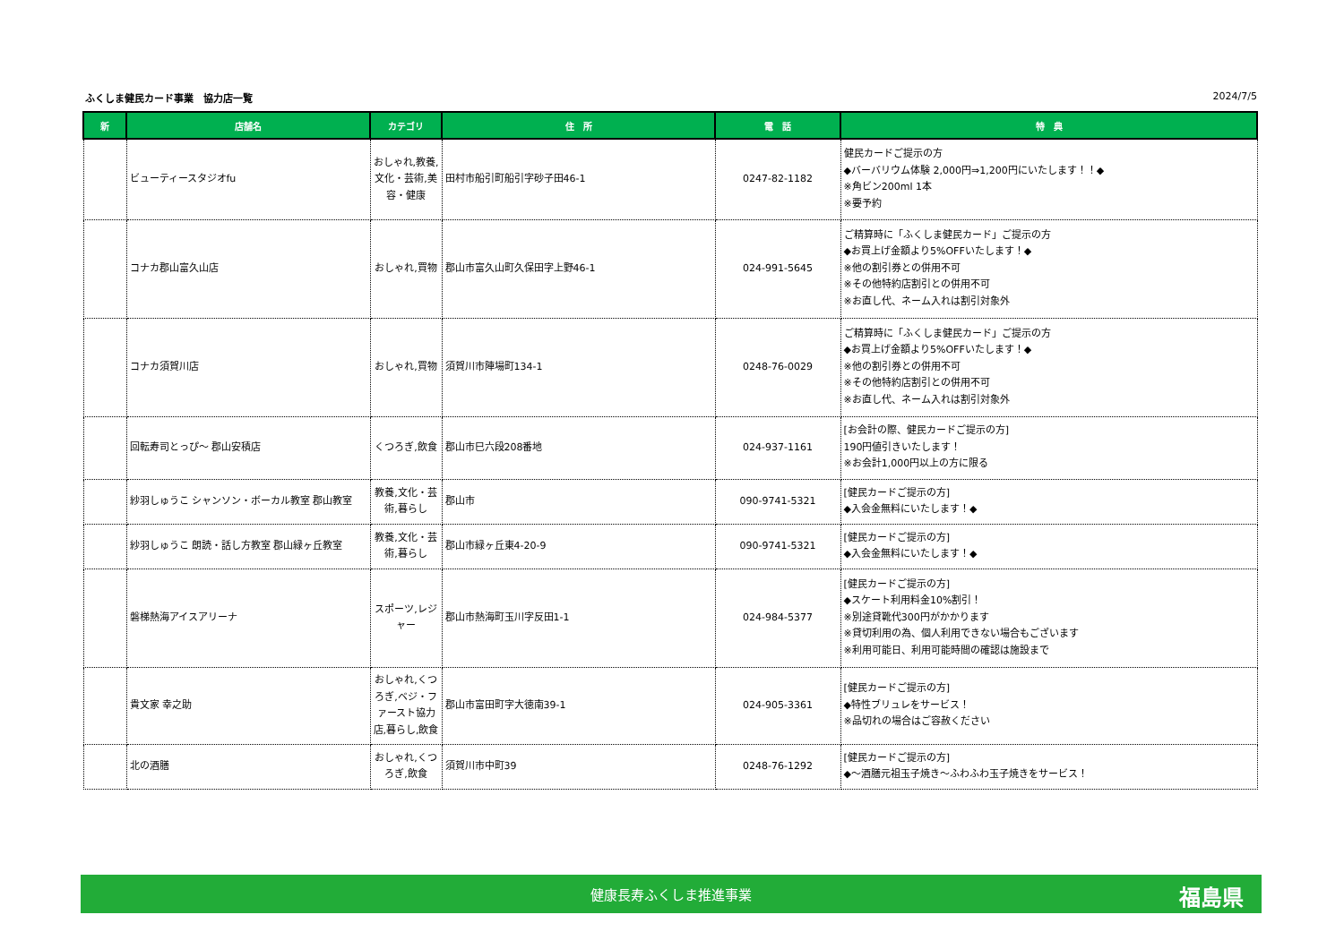ふくしま健民カード事業　協力店一覧 2024/7/5
| 新 | 店舗名 | カテゴリ | 住 所 | 電 話 | 特 典 |
| --- | --- | --- | --- | --- | --- |
| | ビューティースタジオfu | おしゃれ,教養,文化・芸術,美容・健康 | 田村市船引町船引字砂子田46-1 | 0247-82-1182 | 健民カードご提示の方 ◆バーバリウム体験 2,000円⇒1,200円にいたします！！◆ ※角ビン200ml 1本 ※要予約 |
| | コナカ郡山富久山店 | おしゃれ,買物 | 郡山市富久山町久保田字上野46-1 | 024-991-5645 | ご精算時に「ふくしま健民カード」ご提示の方 ◆お買上げ金額より5%OFFいたします！◆ ※他の割引券との併用不可 ※その他特約店割引との併用不可 ※お直し代、ネーム入れは割引対象外 |
| | コナカ須賀川店 | おしゃれ,買物 | 須賀川市陣場町134-1 | 0248-76-0029 | ご精算時に「ふくしま健民カード」ご提示の方 ◆お買上げ金額より5%OFFいたします！◆ ※他の割引券との併用不可 ※その他特約店割引との併用不可 ※お直し代、ネーム入れは割引対象外 |
| | 回転寿司とっぴ～ 郡山安積店 | くつろぎ,飲食 | 郡山市巳六段208番地 | 024-937-1161 | [お会計の際、健民カードご提示の方] 190円値引きいたします！ ※お会計1,000円以上の方に限る |
| | 紗羽しゅうこ シャンソン・ボーカル教室 郡山教室 | 教養,文化・芸術,暮らし | 郡山市 | 090-9741-5321 | [健民カードご提示の方] ◆入会金無料にいたします！◆ |
| | 紗羽しゅうこ 朗読・話し方教室 郡山緑ヶ丘教室 | 教養,文化・芸術,暮らし | 郡山市緑ヶ丘東4-20-9 | 090-9741-5321 | [健民カードご提示の方] ◆入会金無料にいたします！◆ |
| | 磐梯熱海アイスアリーナ | スポーツ,レジャー | 郡山市熱海町玉川字反田1-1 | 024-984-5377 | [健民カードご提示の方] ◆スケート利用料金10%割引！ ※別途貸靴代300円がかかります ※貸切利用の為、個人利用できない場合もございます ※利用可能日、利用可能時間の確認は施設まで |
| | 貴文家 幸之助 | おしゃれ,くつろぎ,ベジ・ファースト協力店,暮らし,飲食 | 郡山市富田町字大徳南39-1 | 024-905-3361 | [健民カードご提示の方] ◆特性ブリュレをサービス！ ※品切れの場合はご容赦ください |
| | 北の酒膳 | おしゃれ,くつろぎ,飲食 | 須賀川市中町39 | 0248-76-1292 | [健民カードご提示の方] ◆～酒膳元祖玉子焼き～ふわふわ玉子焼きをサービス！ |
健康長寿ふくしま推進事業 福島県